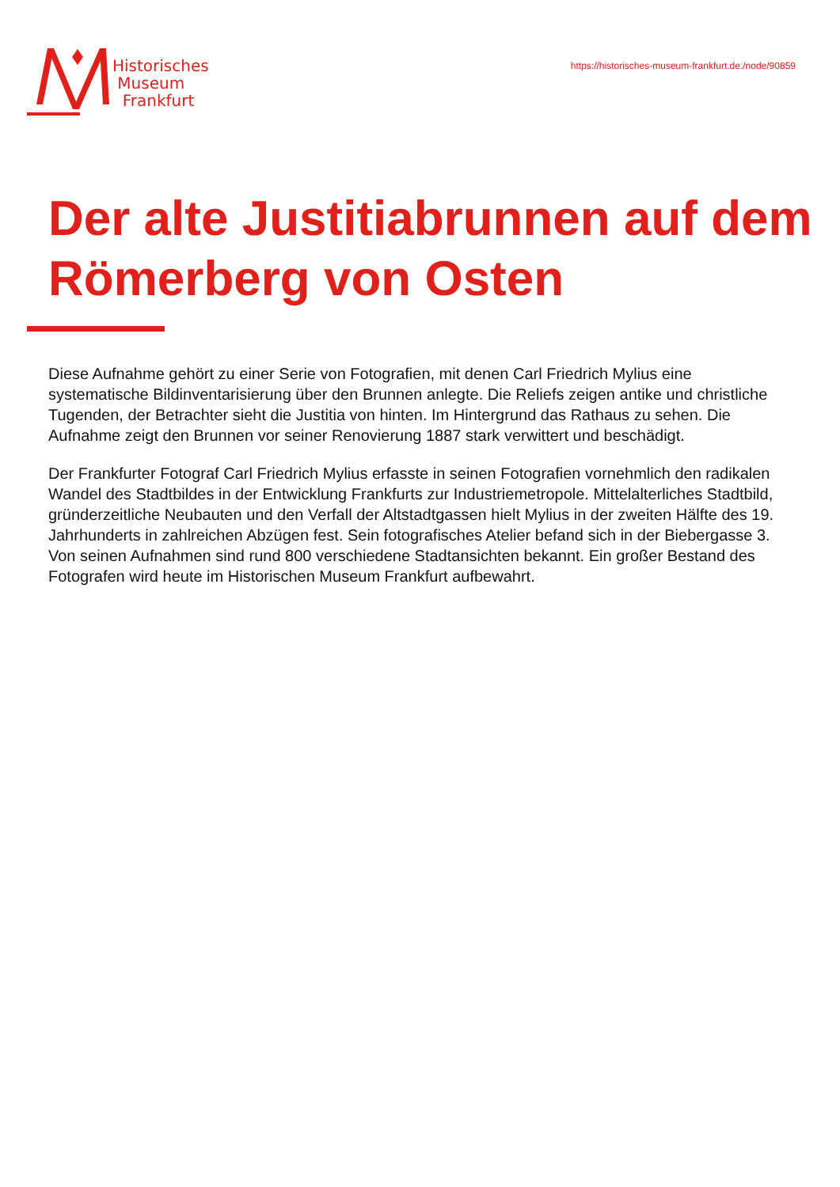Historisches
Museum
Frankfurt
https://historisches-museum-frankfurt.de./node/90859
Der alte Justitiabrunnen auf dem Römerberg von Osten
Diese Aufnahme gehört zu einer Serie von Fotografien, mit denen Carl Friedrich Mylius eine systematische Bildinventarisierung über den Brunnen anlegte. Die Reliefs zeigen antike und christliche Tugenden, der Betrachter sieht die Justitia von hinten. Im Hintergrund das Rathaus zu sehen. Die Aufnahme zeigt den Brunnen vor seiner Renovierung 1887 stark verwittert und beschädigt.
Der Frankfurter Fotograf Carl Friedrich Mylius erfasste in seinen Fotografien vornehmlich den radikalen Wandel des Stadtbildes in der Entwicklung Frankfurts zur Industriemetropole. Mittelalterliches Stadtbild, gründerzeitliche Neubauten und den Verfall der Altstadtgassen hielt Mylius in der zweiten Hälfte des 19. Jahrhunderts in zahlreichen Abzügen fest. Sein fotografisches Atelier befand sich in der Biebergasse 3. Von seinen Aufnahmen sind rund 800 verschiedene Stadtansichten bekannt. Ein großer Bestand des Fotografen wird heute im Historischen Museum Frankfurt aufbewahrt.